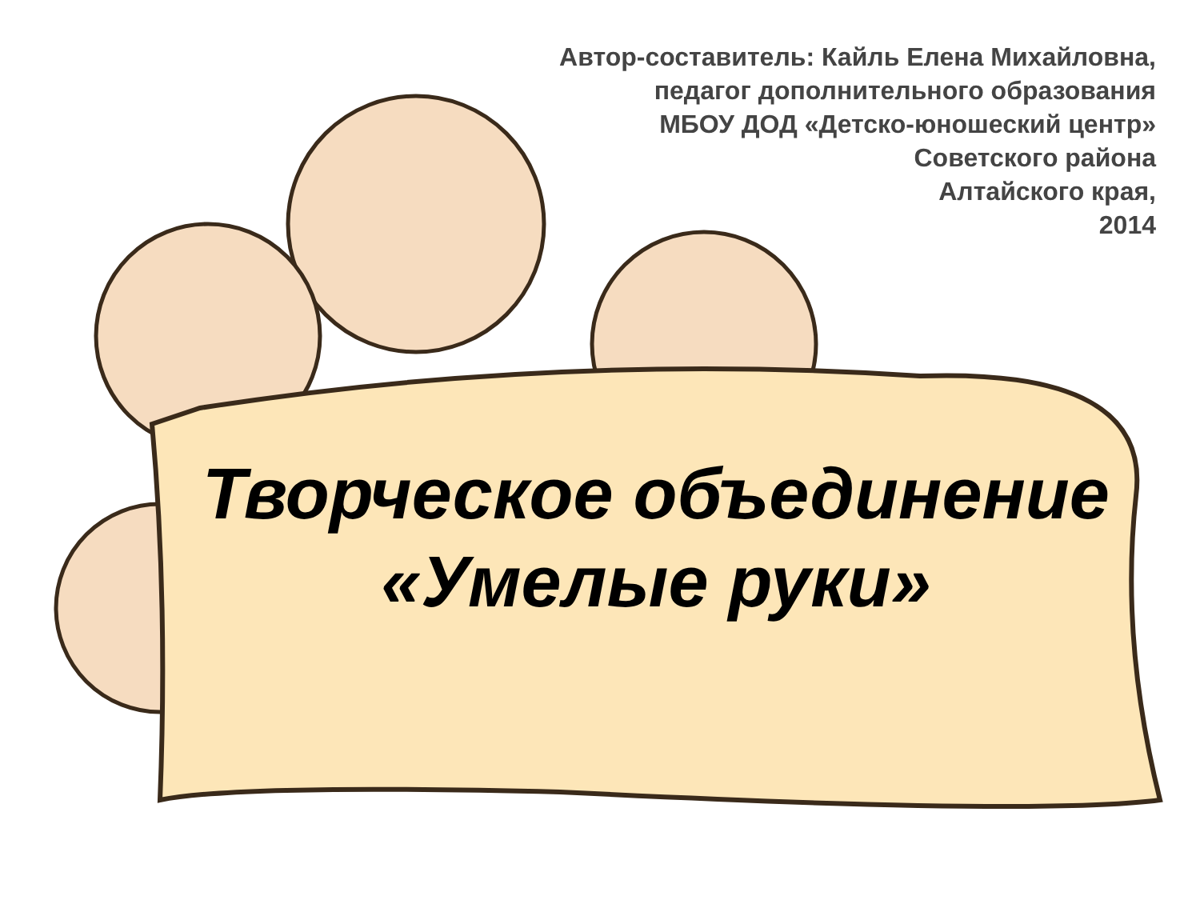Автор-составитель: Кайль Елена Михайловна,
педагог дополнительного образования
МБОУ ДОД «Детско-юношеский центр»
Советского района
Алтайского края,
2014
Творческое объединение
«Умелые руки»